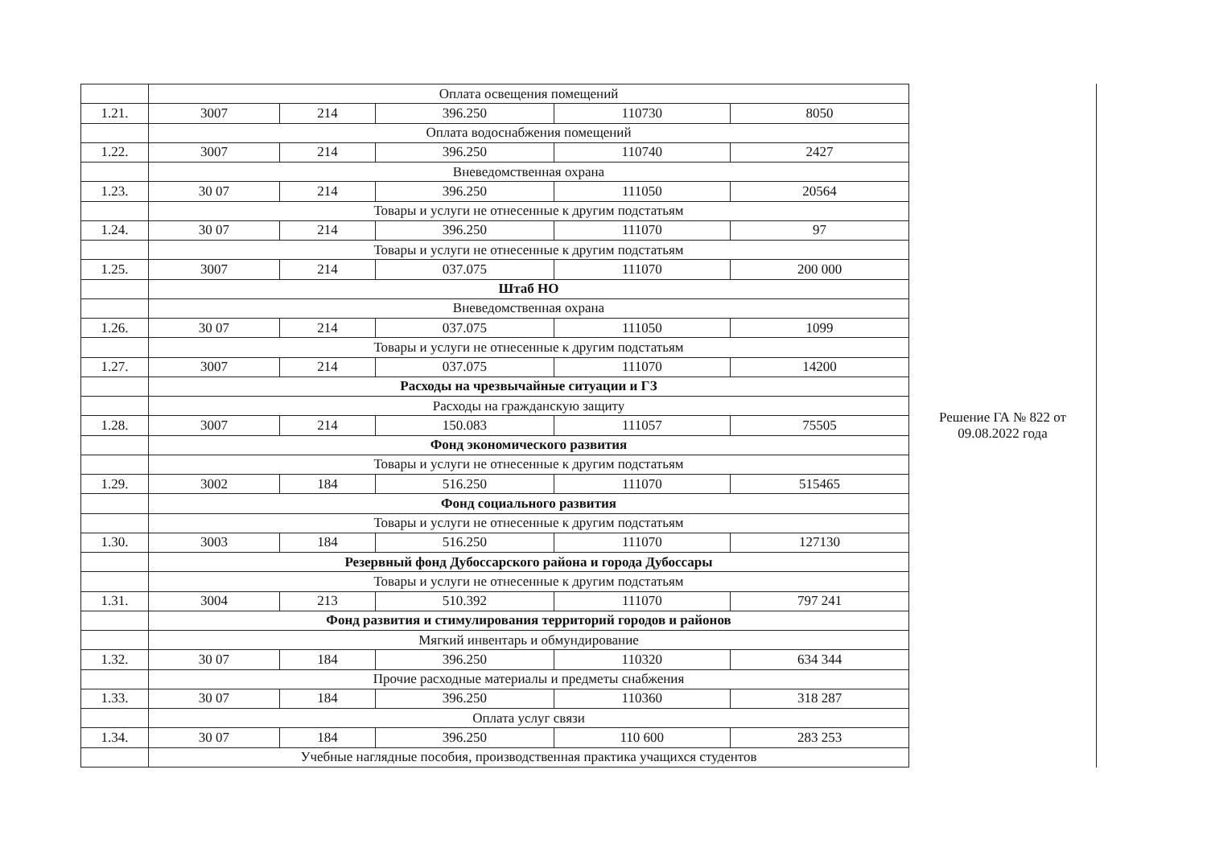| | Оплата освещения помещений | | | | |
| 1.21. | 3007 | 214 | 396.250 | 110730 | 8050 |
| | Оплата водоснабжения помещений | | | | |
| 1.22. | 3007 | 214 | 396.250 | 110740 | 2427 |
| | Вневедомственная охрана | | | | |
| 1.23. | 30 07 | 214 | 396.250 | 111050 | 20564 |
| | Товары и услуги не отнесенные к другим подстатьям | | | | |
| 1.24. | 30 07 | 214 | 396.250 | 111070 | 97 |
| | Товары и услуги не отнесенные к другим подстатьям | | | | |
| 1.25. | 3007 | 214 | 037.075 | 111070 | 200 000 |
| | Штаб НО | | | | |
| | Вневедомственная охрана | | | | |
| 1.26. | 30 07 | 214 | 037.075 | 111050 | 1099 |
| | Товары и услуги не отнесенные к другим подстатьям | | | | |
| 1.27. | 3007 | 214 | 037.075 | 111070 | 14200 |
| | Расходы на чрезвычайные ситуации и ГЗ | | | | |
| | Расходы на гражданскую защиту | | | | |
| 1.28. | 3007 | 214 | 150.083 | 111057 | 75505 |
| | Фонд экономического развития | | | | |
| | Товары и услуги не отнесенные к другим подстатьям | | | | |
| 1.29. | 3002 | 184 | 516.250 | 111070 | 515465 |
| | Фонд социального развития | | | | |
| | Товары и услуги не отнесенные к другим подстатьям | | | | |
| 1.30. | 3003 | 184 | 516.250 | 111070 | 127130 |
| | Резервный фонд Дубоссарского района и города Дубоссары | | | | |
| | Товары и услуги не отнесенные к другим подстатьям | | | | |
| 1.31. | 3004 | 213 | 510.392 | 111070 | 797 241 |
| | Фонд развития и стимулирования территорий городов и районов | | | | |
| | Мягкий инвентарь и обмундирование | | | | |
| 1.32. | 30 07 | 184 | 396.250 | 110320 | 634 344 |
| | Прочие расходные материалы и предметы снабжения | | | | |
| 1.33. | 30 07 | 184 | 396.250 | 110360 | 318 287 |
| | Оплата услуг связи | | | | |
| 1.34. | 30 07 | 184 | 396.250 | 110 600 | 283 253 |
| | Учебные наглядные пособия, производственная практика учащихся студентов | | | | |
Решение ГА № 822 от
09.08.2022 года